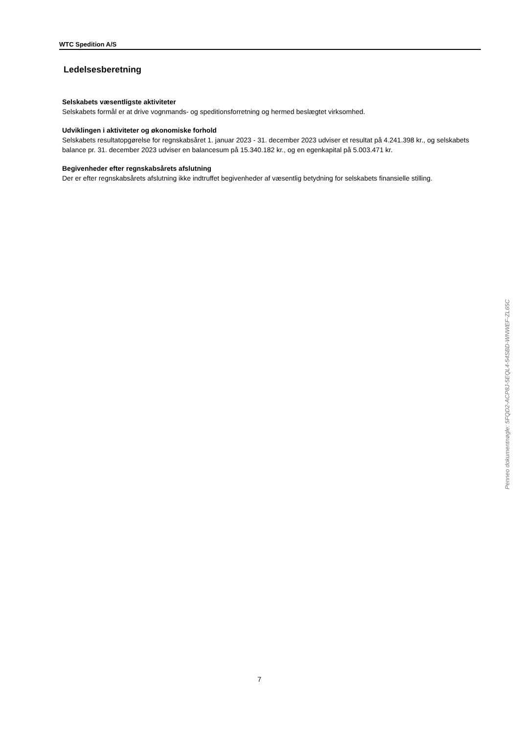WTC Spedition A/S
Ledelsesberetning
Selskabets væsentligste aktiviteter
Selskabets formål er at drive vognmands- og speditionsforretning og hermed beslægtet virksomhed.
Udviklingen i aktiviteter og økonomiske forhold
Selskabets resultatopgørelse for regnskabsåret 1. januar 2023 - 31. december 2023 udviser et resultat på 4.241.398 kr., og selskabets balance pr. 31. december 2023 udviser en balancesum på 15.340.182 kr., og en egenkapital på 5.003.471 kr.
Begivenheder efter regnskabsårets afslutning
Der er efter regnskabsårets afslutning ikke indtruffet begivenheder af væsentlig betydning for selskabets finansielle stilling.
Penneo dokumentnøgle: 5FQD2-ACP8J-5EQL4-54SBD-WNWEF-ZL65C
7